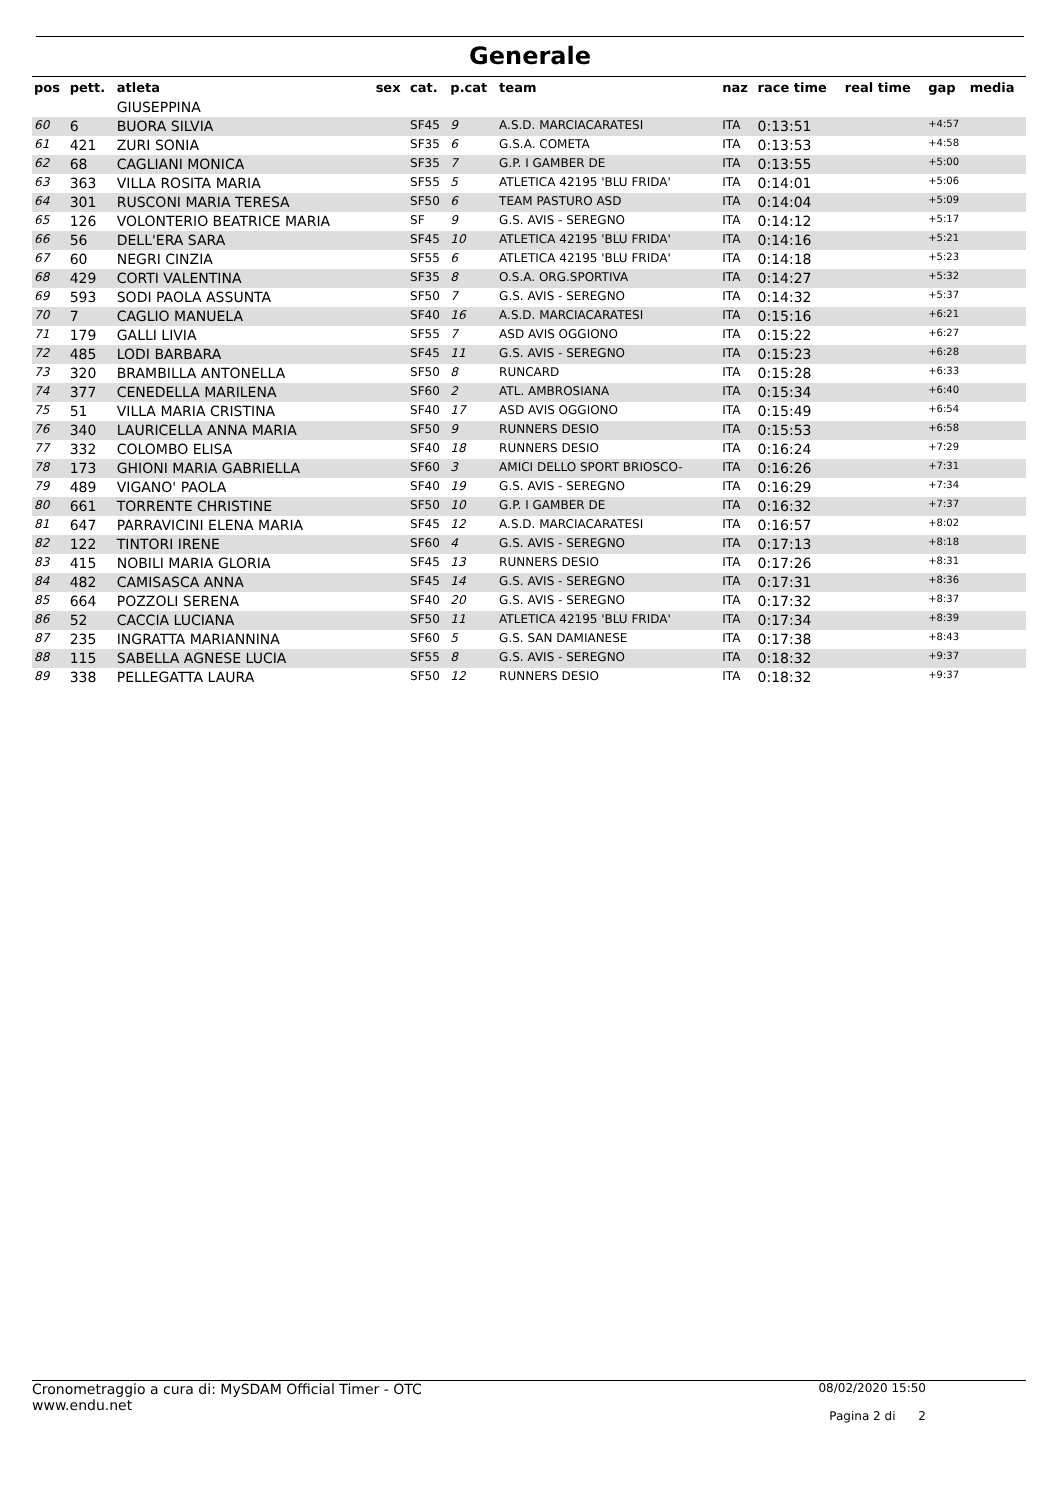Generale
| pos | pett. | atleta | sex | cat. | p.cat | team | naz | race time | real time | gap | media |
| --- | --- | --- | --- | --- | --- | --- | --- | --- | --- | --- | --- |
| | | GIUSEPPINA | | | | | | | | | |
| 60 | 6 | BUORA SILVIA | | SF45 | 9 | A.S.D. MARCIACARATESI | ITA | 0:13:51 | | +4:57 | |
| 61 | 421 | ZURI SONIA | | SF35 | 6 | G.S.A. COMETA | ITA | 0:13:53 | | +4:58 | |
| 62 | 68 | CAGLIANI MONICA | | SF35 | 7 | G.P. I GAMBER DE | ITA | 0:13:55 | | +5:00 | |
| 63 | 363 | VILLA ROSITA MARIA | | SF55 | 5 | ATLETICA 42195 'BLU FRIDA' | ITA | 0:14:01 | | +5:06 | |
| 64 | 301 | RUSCONI MARIA TERESA | | SF50 | 6 | TEAM PASTURO ASD | ITA | 0:14:04 | | +5:09 | |
| 65 | 126 | VOLONTERIO BEATRICE MARIA | | SF | 9 | G.S. AVIS - SEREGNO | ITA | 0:14:12 | | +5:17 | |
| 66 | 56 | DELL'ERA SARA | | SF45 | 10 | ATLETICA 42195 'BLU FRIDA' | ITA | 0:14:16 | | +5:21 | |
| 67 | 60 | NEGRI CINZIA | | SF55 | 6 | ATLETICA 42195 'BLU FRIDA' | ITA | 0:14:18 | | +5:23 | |
| 68 | 429 | CORTI VALENTINA | | SF35 | 8 | O.S.A. ORG.SPORTIVA | ITA | 0:14:27 | | +5:32 | |
| 69 | 593 | SODI PAOLA ASSUNTA | | SF50 | 7 | G.S. AVIS - SEREGNO | ITA | 0:14:32 | | +5:37 | |
| 70 | 7 | CAGLIO MANUELA | | SF40 | 16 | A.S.D. MARCIACARATESI | ITA | 0:15:16 | | +6:21 | |
| 71 | 179 | GALLI LIVIA | | SF55 | 7 | ASD AVIS OGGIONO | ITA | 0:15:22 | | +6:27 | |
| 72 | 485 | LODI BARBARA | | SF45 | 11 | G.S. AVIS - SEREGNO | ITA | 0:15:23 | | +6:28 | |
| 73 | 320 | BRAMBILLA ANTONELLA | | SF50 | 8 | RUNCARD | ITA | 0:15:28 | | +6:33 | |
| 74 | 377 | CENEDELLA MARILENA | | SF60 | 2 | ATL. AMBROSIANA | ITA | 0:15:34 | | +6:40 | |
| 75 | 51 | VILLA MARIA CRISTINA | | SF40 | 17 | ASD AVIS OGGIONO | ITA | 0:15:49 | | +6:54 | |
| 76 | 340 | LAURICELLA ANNA MARIA | | SF50 | 9 | RUNNERS DESIO | ITA | 0:15:53 | | +6:58 | |
| 77 | 332 | COLOMBO ELISA | | SF40 | 18 | RUNNERS DESIO | ITA | 0:16:24 | | +7:29 | |
| 78 | 173 | GHIONI MARIA GABRIELLA | | SF60 | 3 | AMICI DELLO SPORT BRIOSCO- | ITA | 0:16:26 | | +7:31 | |
| 79 | 489 | VIGANO' PAOLA | | SF40 | 19 | G.S. AVIS - SEREGNO | ITA | 0:16:29 | | +7:34 | |
| 80 | 661 | TORRENTE CHRISTINE | | SF50 | 10 | G.P. I GAMBER DE | ITA | 0:16:32 | | +7:37 | |
| 81 | 647 | PARRAVICINI ELENA MARIA | | SF45 | 12 | A.S.D. MARCIACARATESI | ITA | 0:16:57 | | +8:02 | |
| 82 | 122 | TINTORI IRENE | | SF60 | 4 | G.S. AVIS - SEREGNO | ITA | 0:17:13 | | +8:18 | |
| 83 | 415 | NOBILI MARIA GLORIA | | SF45 | 13 | RUNNERS DESIO | ITA | 0:17:26 | | +8:31 | |
| 84 | 482 | CAMISASCA ANNA | | SF45 | 14 | G.S. AVIS - SEREGNO | ITA | 0:17:31 | | +8:36 | |
| 85 | 664 | POZZOLI SERENA | | SF40 | 20 | G.S. AVIS - SEREGNO | ITA | 0:17:32 | | +8:37 | |
| 86 | 52 | CACCIA LUCIANA | | SF50 | 11 | ATLETICA 42195 'BLU FRIDA' | ITA | 0:17:34 | | +8:39 | |
| 87 | 235 | INGRATTA MARIANNINA | | SF60 | 5 | G.S. SAN DAMIANESE | ITA | 0:17:38 | | +8:43 | |
| 88 | 115 | SABELLA AGNESE LUCIA | | SF55 | 8 | G.S. AVIS - SEREGNO | ITA | 0:18:32 | | +9:37 | |
| 89 | 338 | PELLEGATTA LAURA | | SF50 | 12 | RUNNERS DESIO | ITA | 0:18:32 | | +9:37 | |
Cronometraggio a cura di: MySDAM Official Timer - OTC
www.endu.net
08/02/2020 15:50
Pagina 2 di 2